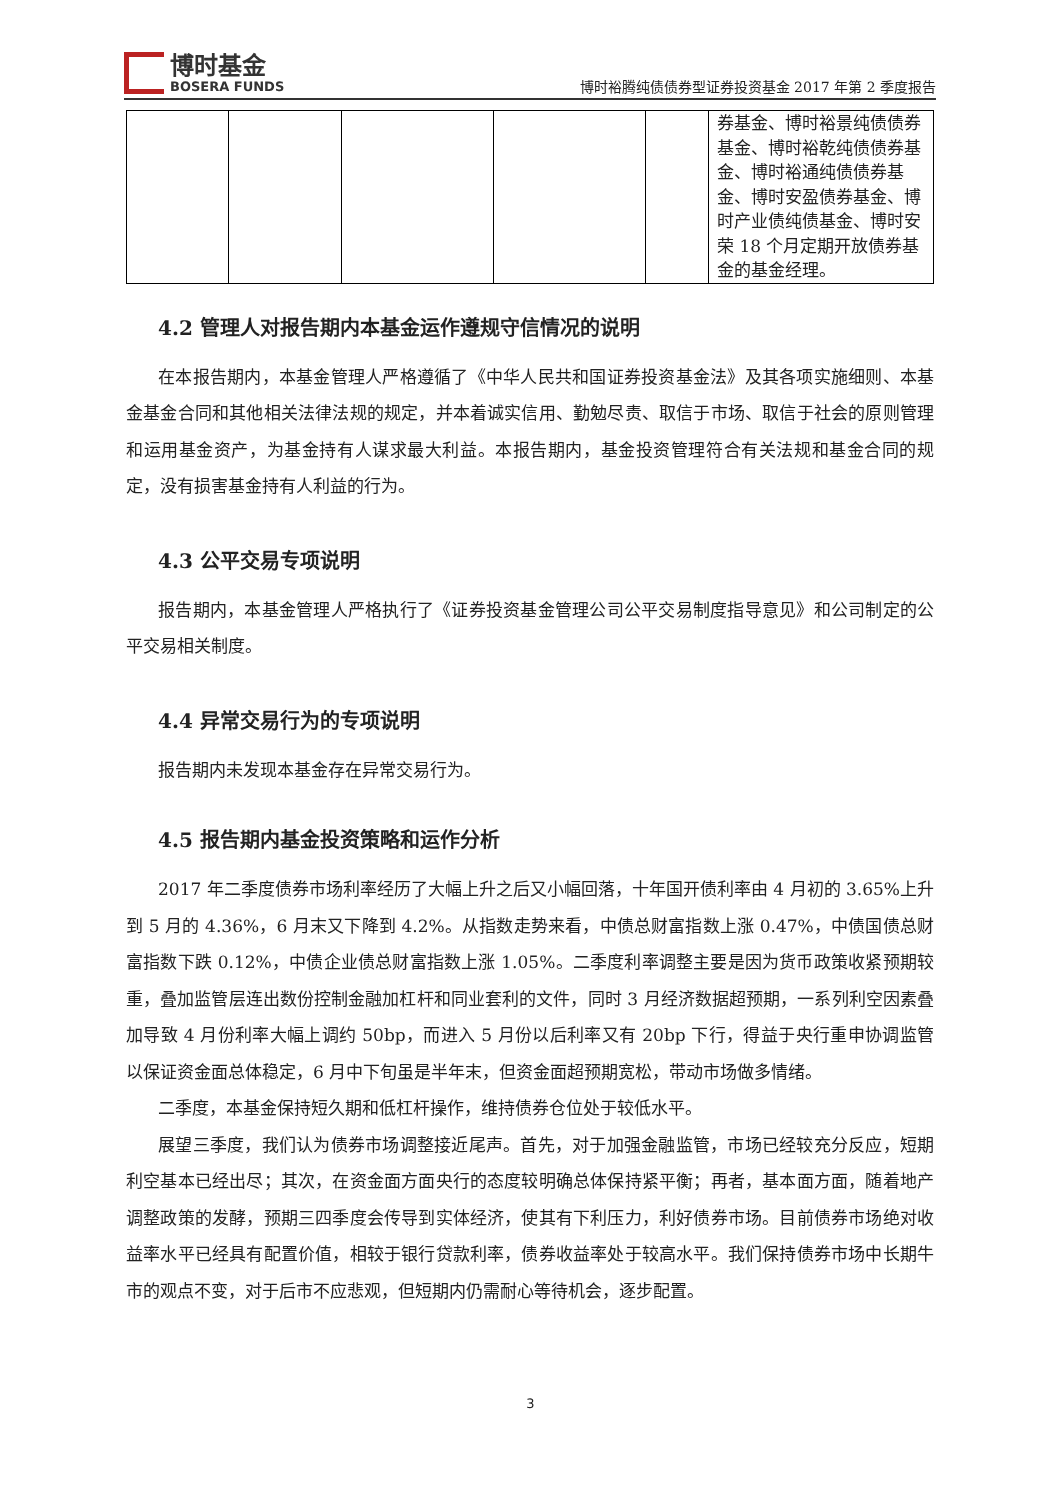博时基金
BOSERA FUNDS
博时裕腾纯债债券型证券投资基金 2017 年第 2 季度报告
| | | | | | 券基金、博时裕景纯债债券基金、博时裕乾纯债债券基金、博时裕通纯债债券基金、博时安盈债券基金、博时产业债纯债基金、博时安荣 18 个月定期开放债券基金的基金经理。 |
4.2 管理人对报告期内本基金运作遵规守信情况的说明
在本报告期内，本基金管理人严格遵循了《中华人民共和国证券投资基金法》及其各项实施细则、本基金基金合同和其他相关法律法规的规定，并本着诚实信用、勤勉尽责、取信于市场、取信于社会的原则管理和运用基金资产，为基金持有人谋求最大利益。本报告期内，基金投资管理符合有关法规和基金合同的规定，没有损害基金持有人利益的行为。
4.3 公平交易专项说明
报告期内，本基金管理人严格执行了《证券投资基金管理公司公平交易制度指导意见》和公司制定的公平交易相关制度。
4.4 异常交易行为的专项说明
报告期内未发现本基金存在异常交易行为。
4.5 报告期内基金投资策略和运作分析
2017 年二季度债券市场利率经历了大幅上升之后又小幅回落，十年国开债利率由 4 月初的 3.65%上升到 5 月的 4.36%，6 月末又下降到 4.2%。从指数走势来看，中债总财富指数上涨 0.47%，中债国债总财富指数下跌 0.12%，中债企业债总财富指数上涨 1.05%。二季度利率调整主要是因为货币政策收紧预期较重，叠加监管层连出数份控制金融加杠杆和同业套利的文件，同时 3 月经济数据超预期，一系列利空因素叠加导致 4 月份利率大幅上调约 50bp，而进入 5 月份以后利率又有 20bp 下行，得益于央行重申协调监管以保证资金面总体稳定，6 月中下旬虽是半年末，但资金面超预期宽松，带动市场做多情绪。
二季度，本基金保持短久期和低杠杆操作，维持债券仓位处于较低水平。
展望三季度，我们认为债券市场调整接近尾声。首先，对于加强金融监管，市场已经较充分反应，短期利空基本已经出尽；其次，在资金面方面央行的态度较明确总体保持紧平衡；再者，基本面方面，随着地产调整政策的发酵，预期三四季度会传导到实体经济，使其有下利压力，利好债券市场。目前债券市场绝对收益率水平已经具有配置价值，相较于银行贷款利率，债券收益率处于较高水平。我们保持债券市场中长期牛市的观点不变，对于后市不应悲观，但短期内仍需耐心等待机会，逐步配置。
3